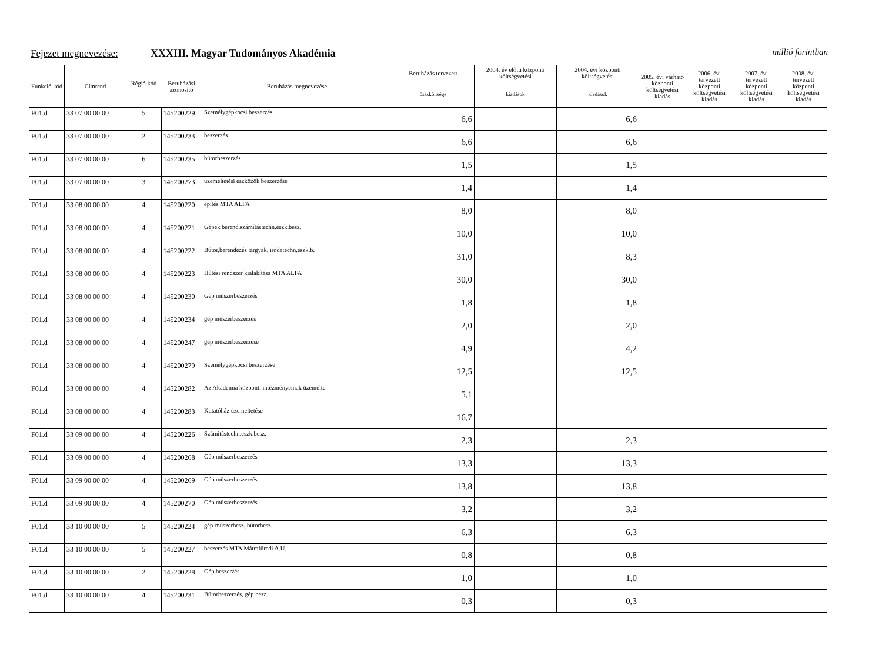Fejezet megnevezése: XXXIII. Magyar Tudományos Akadémia millió forintban
| Funkció kód | Címrend | Régió kód | Beruházási azonosító | Beruházás megnevezése | Beruházás tervezett | 2004. év előtti központi költségvetési | 2004. évi központi költségvetési | 2005. évi várható központi költségvetési kiadás | 2006. évi tervezett központi költségvetési kiadás | 2007. évi tervezett központi költségvetési kiadás | 2008. évi tervezett központi költségvetési kiadás |
| --- | --- | --- | --- | --- | --- | --- | --- | --- | --- | --- | --- |
| | | | | | összköltsége | kiadások | kiadások | | | | |
| F01.d | 33 07 00 00 00 | 5 | 145200229 | Személygépkocsi beszerzés | 6,6 | | 6,6 | | | | |
| F01.d | 33 07 00 00 00 | 2 | 145200233 | beszerzés | 6,6 | | 6,6 | | | | |
| F01.d | 33 07 00 00 00 | 6 | 145200235 | bútorbeszerzés | 1,5 | | 1,5 | | | | |
| F01.d | 33 07 00 00 00 | 3 | 145200273 | üzemeltetési eszközök beszerzése | 1,4 | | 1,4 | | | | |
| F01.d | 33 08 00 00 00 | 4 | 145200220 | építés MTA ALFA | 8,0 | | 8,0 | | | | |
| F01.d | 33 08 00 00 00 | 4 | 145200221 | Gépek berend.számítástechn.eszk.besz. | 10,0 | | 10,0 | | | | |
| F01.d | 33 08 00 00 00 | 4 | 145200222 | Bútor,berendezés tárgyak, irodatechn.eszk.b. | 31,0 | | 8,3 | | | | |
| F01.d | 33 08 00 00 00 | 4 | 145200223 | Hűtési rendszer kialakítása MTA ALFA | 30,0 | | 30,0 | | | | |
| F01.d | 33 08 00 00 00 | 4 | 145200230 | Gép műszerbeszerzés | 1,8 | | 1,8 | | | | |
| F01.d | 33 08 00 00 00 | 4 | 145200234 | gép műszerbeszerzés | 2,0 | | 2,0 | | | | |
| F01.d | 33 08 00 00 00 | 4 | 145200247 | gép műszerbeszerzése | 4,9 | | 4,2 | | | | |
| F01.d | 33 08 00 00 00 | 4 | 145200279 | Személygépkocsi beszerzése | 12,5 | | 12,5 | | | | |
| F01.d | 33 08 00 00 00 | 4 | 145200282 | Az Akadémia központi intézményeinak üzemelte | 5,1 | | | | | | |
| F01.d | 33 08 00 00 00 | 4 | 145200283 | Kutatóház üzemeltetése | 16,7 | | | | | | |
| F01.d | 33 09 00 00 00 | 4 | 145200226 | Számítástechn.eszk.besz. | 2,3 | | 2,3 | | | | |
| F01.d | 33 09 00 00 00 | 4 | 145200268 | Gép műszerbeszerzés | 13,3 | | 13,3 | | | | |
| F01.d | 33 09 00 00 00 | 4 | 145200269 | Gép műszerbeszerzés | 13,8 | | 13,8 | | | | |
| F01.d | 33 09 00 00 00 | 4 | 145200270 | Gép műszerbeszerzés | 3,2 | | 3,2 | | | | |
| F01.d | 33 10 00 00 00 | 5 | 145200224 | gép-műszerbesz.,bútorbesz. | 6,3 | | 6,3 | | | | |
| F01.d | 33 10 00 00 00 | 5 | 145200227 | beszerzés MTA Mátrafüredi A.Ü. | 0,8 | | 0,8 | | | | |
| F01.d | 33 10 00 00 00 | 2 | 145200228 | Gép beszerzés | 1,0 | | 1,0 | | | | |
| F01.d | 33 10 00 00 00 | 4 | 145200231 | Bútorbeszerzés, gép besz. | 0,3 | | 0,3 | | | | |